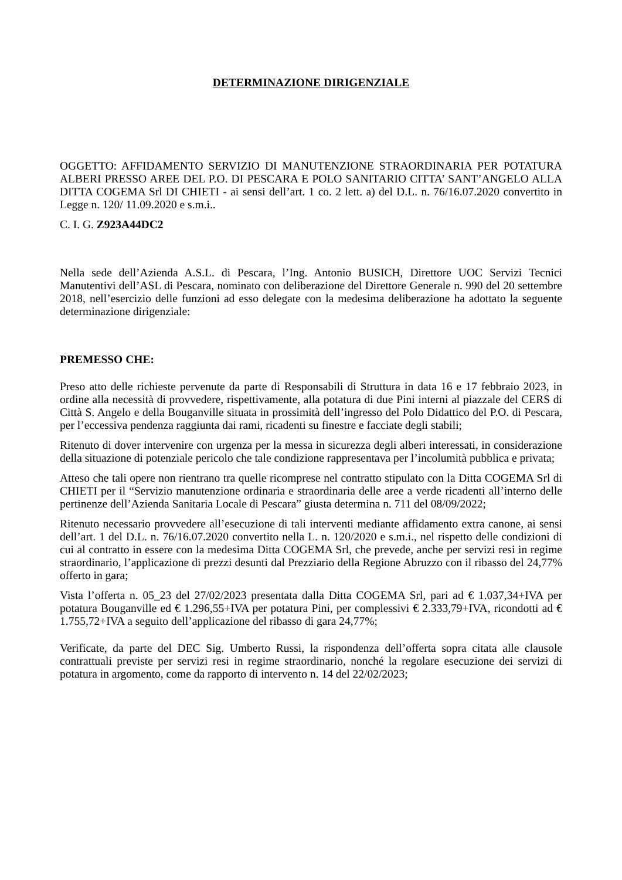DETERMINAZIONE DIRIGENZIALE
OGGETTO: AFFIDAMENTO SERVIZIO DI MANUTENZIONE STRAORDINARIA PER POTATURA ALBERI PRESSO AREE DEL P.O. DI PESCARA E POLO SANITARIO CITTA’ SANT’ANGELO ALLA DITTA COGEMA Srl DI CHIETI - ai sensi dell’art. 1 co. 2 lett. a) del D.L. n. 76/16.07.2020 convertito in Legge n. 120/ 11.09.2020 e s.m.i..
C. I. G. Z923A44DC2
Nella sede dell’Azienda A.S.L. di Pescara, l’Ing. Antonio BUSICH, Direttore UOC Servizi Tecnici Manutentivi dell’ASL di Pescara, nominato con deliberazione del Direttore Generale n. 990 del 20 settembre 2018, nell’esercizio delle funzioni ad esso delegate con la medesima deliberazione ha adottato la seguente determinazione dirigenziale:
PREMESSO CHE:
Preso atto delle richieste pervenute da parte di Responsabili di Struttura in data 16 e 17 febbraio 2023, in ordine alla necessità di provvedere, rispettivamente, alla potatura di due Pini interni al piazzale del CERS di Città S. Angelo e della Bouganville situata in prossimità dell’ingresso del Polo Didattico del P.O. di Pescara, per l’eccessiva pendenza raggiunta dai rami, ricadenti su finestre e facciate degli stabili;
Ritenuto di dover intervenire con urgenza per la messa in sicurezza degli alberi interessati, in considerazione della situazione di potenziale pericolo che tale condizione rappresentava per l’incolumità pubblica e privata;
Atteso che tali opere non rientrano tra quelle ricomprese nel contratto stipulato con la Ditta COGEMA Srl di CHIETI per il “Servizio manutenzione ordinaria e straordinaria delle aree a verde ricadenti all’interno delle pertinenze dell’Azienda Sanitaria Locale di Pescara” giusta determina n. 711 del 08/09/2022;
Ritenuto necessario provvedere all’esecuzione di tali interventi mediante affidamento extra canone, ai sensi dell’art. 1 del D.L. n. 76/16.07.2020 convertito nella L. n. 120/2020 e s.m.i., nel rispetto delle condizioni di cui al contratto in essere con la medesima Ditta COGEMA Srl, che prevede, anche per servizi resi in regime straordinario, l’applicazione di prezzi desunti dal Prezziario della Regione Abruzzo con il ribasso del 24,77% offerto in gara;
Vista l’offerta n. 05_23 del 27/02/2023 presentata dalla Ditta COGEMA Srl, pari ad € 1.037,34+IVA per potatura Bouganville ed € 1.296,55+IVA per potatura Pini, per complessivi € 2.333,79+IVA, ricondotti ad € 1.755,72+IVA a seguito dell’applicazione del ribasso di gara 24,77%;
Verificate, da parte del DEC Sig. Umberto Russi, la rispondenza dell’offerta sopra citata alle clausole contrattuali previste per servizi resi in regime straordinario, nonché la regolare esecuzione dei servizi di potatura in argomento, come da rapporto di intervento n. 14 del 22/02/2023;